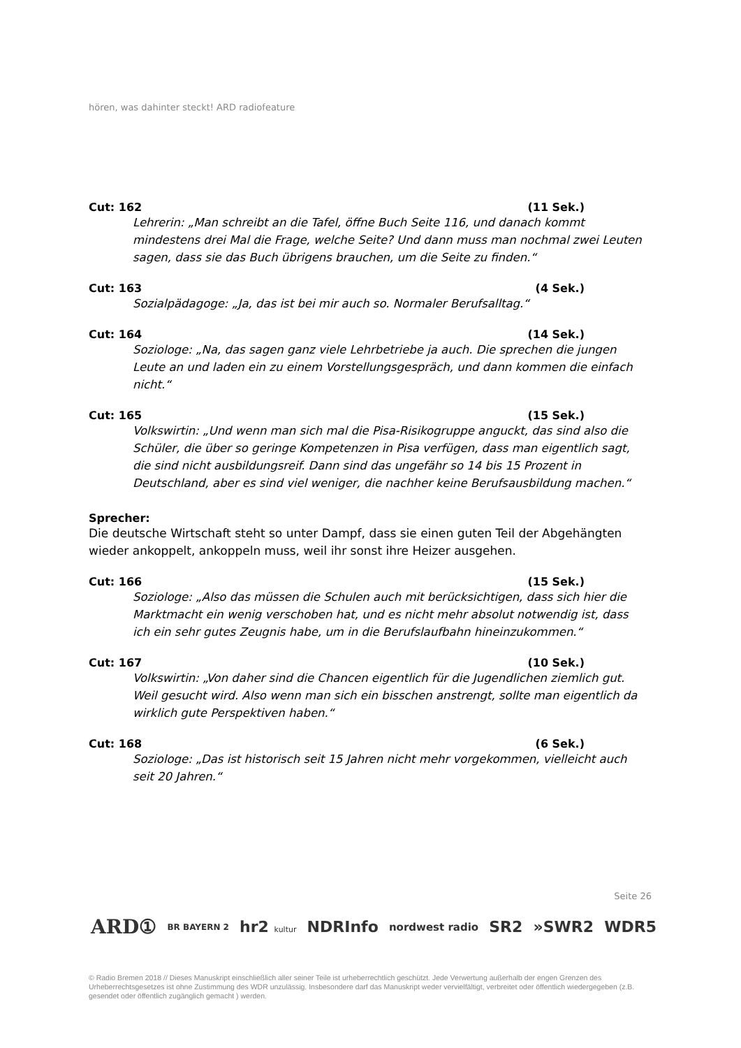hören, was dahinter steckt! ARD radiofeature
Cut: 162 (11 Sek.)
Lehrerin: „Man schreibt an die Tafel, öffne Buch Seite 116, und danach kommt mindestens drei Mal die Frage, welche Seite? Und dann muss man nochmal zwei Leuten sagen, dass sie das Buch übrigens brauchen, um die Seite zu finden.“
Cut: 163 (4 Sek.)
Sozialpädagoge: „Ja, das ist bei mir auch so. Normaler Berufsalltag.“
Cut: 164 (14 Sek.)
Soziologe: „Na, das sagen ganz viele Lehrbetriebe ja auch. Die sprechen die jungen Leute an und laden ein zu einem Vorstellungsgespräch, und dann kommen die einfach nicht.“
Cut: 165 (15 Sek.)
Volkswirtin: „Und wenn man sich mal die Pisa-Risikogruppe anguckt, das sind also die Schüler, die über so geringe Kompetenzen in Pisa verfügen, dass man eigentlich sagt, die sind nicht ausbildungsreif. Dann sind das ungefähr so 14 bis 15 Prozent in Deutschland, aber es sind viel weniger, die nachher keine Berufsausbildung machen.“
Sprecher:
Die deutsche Wirtschaft steht so unter Dampf, dass sie einen guten Teil der Abgehängten wieder ankoppelt, ankoppeln muss, weil ihr sonst ihre Heizer ausgehen.
Cut: 166 (15 Sek.)
Soziologe: „Also das müssen die Schulen auch mit berücksichtigen, dass sich hier die Marktmacht ein wenig verschoben hat, und es nicht mehr absolut notwendig ist, dass ich ein sehr gutes Zeugnis habe, um in die Berufslaufbahn hineinzukommen.“
Cut: 167 (10 Sek.)
Volkswirtin: „Von daher sind die Chancen eigentlich für die Jugendlichen ziemlich gut. Weil gesucht wird. Also wenn man sich ein bisschen anstrengt, sollte man eigentlich da wirklich gute Perspektiven haben.“
Cut: 168 (6 Sek.)
Soziologe: „Das ist historisch seit 15 Jahren nicht mehr vorgekommen, vielleicht auch seit 20 Jahren.“
Seite 26
ARD① BR BAYERN 2 hr2 kultur NDRInfo nordwest radio SR2 »SWR2 WDR5
© Radio Bremen 2018 // Dieses Manuskript einschließlich aller seiner Teile ist urheberrechtlich geschützt. Jede Verwertung außerhalb der engen Grenzen des Urheberrechtsgesetzes ist ohne Zustimmung des WDR unzulässig. Insbesondere darf das Manuskript weder vervielfältigt, verbreitet oder öffentlich wiedergegeben (z.B. gesendet oder öffentlich zugänglich gemacht ) werden.